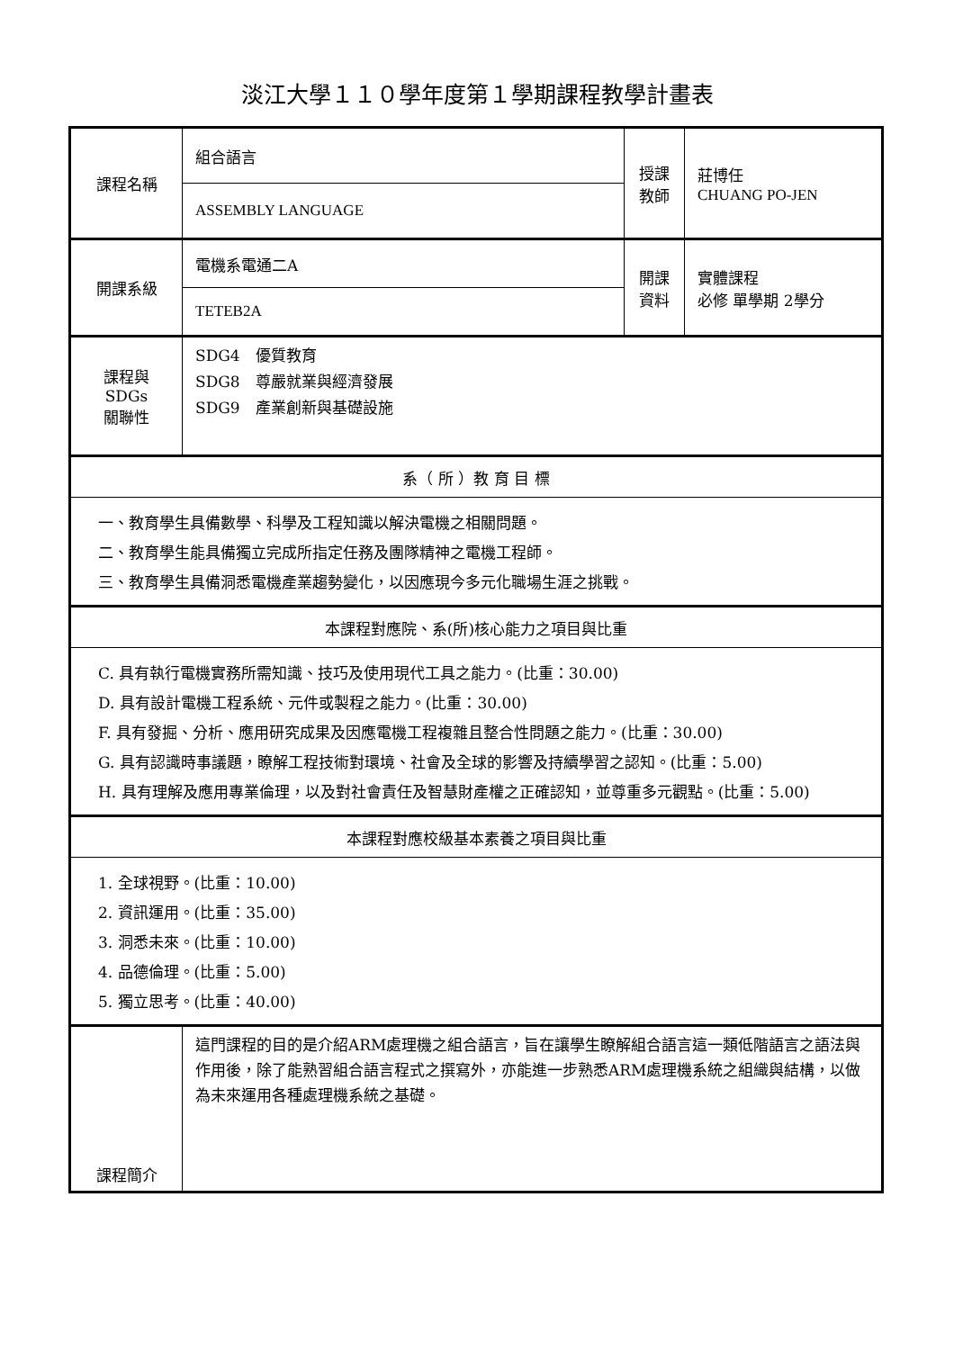淡江大學１１０學年度第１學期課程教學計畫表
| 課程名稱 | 組合語言 | 授課 教師 | 莊博任 CHUANG PO-JEN |
| | ASSEMBLY LANGUAGE | | |
| 開課系級 | 電機系電通二A | 開課 資料 | 實體課程 必修 單學期 2學分 |
| | TETEB2A | | |
| 課程與SDGs 關聯性 | SDG4 優質教育 SDG8 尊嚴就業與經濟發展 SDG9 產業創新與基礎設施 | | |
| 系（ 所 ）教 育 目 標 | | | |
| 一、教育學生具備數學、科學及工程知識以解決電機之相關問題。 二、教育學生能具備獨立完成所指定任務及團隊精神之電機工程師。 三、教育學生具備洞悉電機產業趨勢變化，以因應現今多元化職場生涯之挑戰。 | | | |
| 本課程對應院、系(所)核心能力之項目與比重 | | | |
| C. 具有執行電機實務所需知識、技巧及使用現代工具之能力。(比重：30.00) D. 具有設計電機工程系統、元件或製程之能力。(比重：30.00) F. 具有發掘、分析、應用研究成果及因應電機工程複雜且整合性問題之能力。(比重：30.00) G. 具有認識時事議題，瞭解工程技術對環境、社會及全球的影響及持續學習之認知。(比重：5.00) H. 具有理解及應用專業倫理，以及對社會責任及智慧財產權之正確認知，並尊重多元觀點。(比重：5.00) | | | |
| 本課程對應校級基本素養之項目與比重 | | | |
| 1. 全球視野。(比重：10.00) 2. 資訊運用。(比重：35.00) 3. 洞悉未來。(比重：10.00) 4. 品德倫理。(比重：5.00) 5. 獨立思考。(比重：40.00) | | | |
| 課程簡介 | 這門課程的目的是介紹ARM處理機之組合語言，旨在讓學生瞭解組合語言這一類低階語言之語法與作用後，除了能熟習組合語言程式之撰寫外，亦能進一步熟悉ARM處理機系統之組織與結構，以做為未來運用各種處理機系統之基礎。 | | |